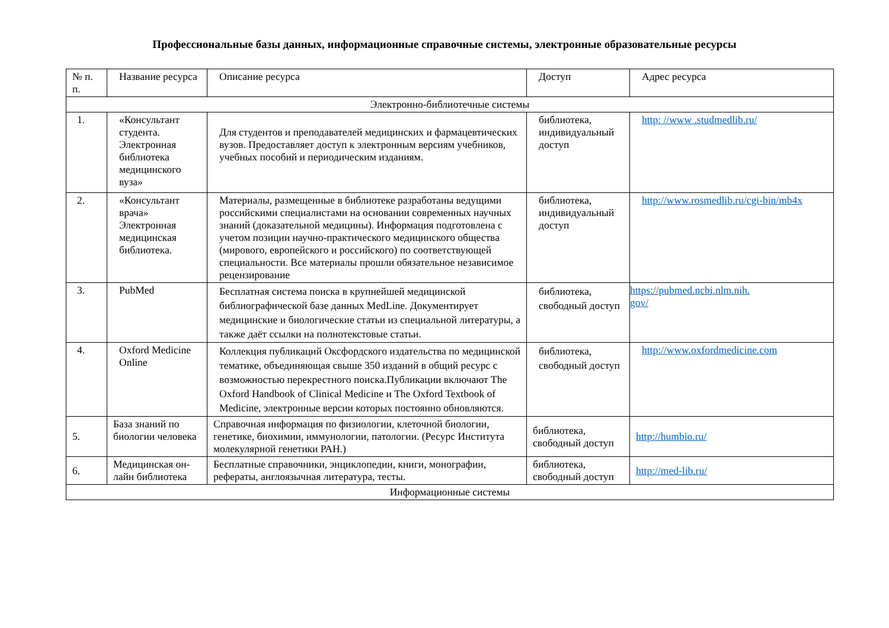Профессиональные базы данных, информационные справочные системы, электронные образовательные ресурсы
| № п. п. | Название ресурса | Описание ресурса | Доступ | Адрес ресурса |
| --- | --- | --- | --- | --- |
| Электронно-библиотечные системы | | | | |
| 1. | «Консультант студента. Электронная библиотека медицинского вуза» | Для студентов и преподавателей медицинских и фармацевтических вузов. Предоставляет доступ к электронным версиям учебников, учебных пособий и периодическим изданиям. | библиотека, индивидуальный доступ | http: //www .studmedlib.ru/ |
| 2. | «Консультант врача» Электронная медицинская библиотека. | Материалы, размещенные в библиотеке разработаны ведущими российскими специалистами на основании современных научных знаний (доказательной медицины). Информация подготовлена с учетом позиции научно-практического медицинского общества (мирового, европейского и российского) по соответствующей специальности. Все материалы прошли обязательное независимое рецензирование | библиотека, индивидуальный доступ | http://www.rosmedlib.ru/cgi-bin/mb4x |
| 3. | PubMed | Бесплатная система поиска в крупнейшей медицинской библиографической базе данных MedLine. Документирует медицинские и биологические статьи из специальной литературы, а также даёт ссылки на полнотекстовые статьи. | библиотека, свободный доступ | https://pubmed.ncbi.nlm.nih. gov/ |
| 4. | Oxford Medicine Online | Коллекция публикаций Оксфордского издательства по медицинской тематике, объединяющая свыше 350 изданий в общий ресурс с возможностью перекрестного поиска.Публикации включают The Oxford Handbook of Clinical Medicine и The Oxford Textbook of Medicine, электронные версии которых постоянно обновляются. | библиотека, свободный доступ | http://www.oxfordmedicine.com |
| 5. | База знаний по биологии человека | Справочная информация по физиологии, клеточной биологии, генетике, биохимии, иммунологии, патологии. (Ресурс Института молекулярной генетики РАН.) | библиотека, свободный доступ | http://humbio.ru/ |
| 6. | Медицинская он-лайн библиотека | Бесплатные справочники, энциклопедии, книги, монографии, рефераты, англоязычная литература, тесты. | библиотека, свободный доступ | http://med-lib.ru/ |
| Информационные системы | | | | |